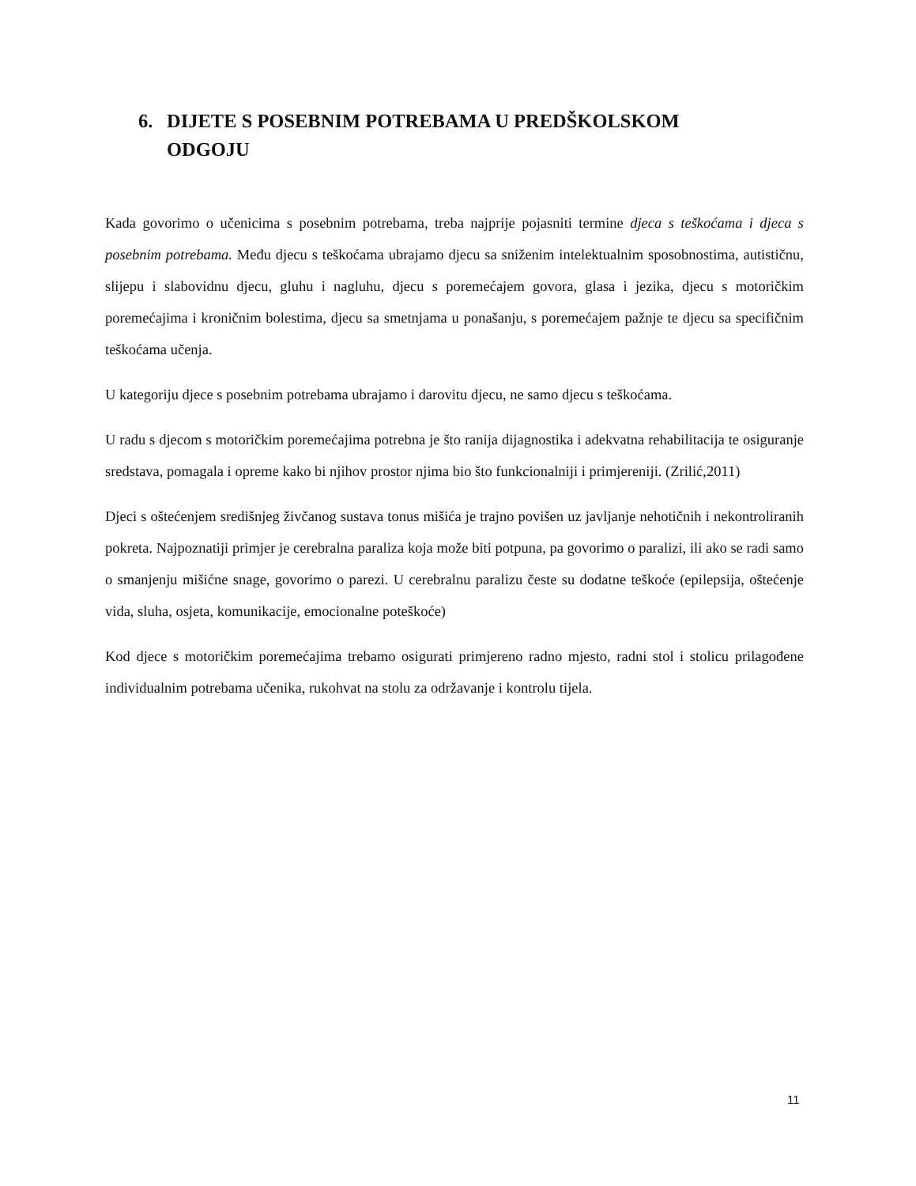6. DIJETE S POSEBNIM POTREBAMA U PREDŠKOLSKOM ODGOJU
Kada govorimo o učenicima s posebnim potrebama, treba najprije pojasniti termine djeca s teškoćama i djeca s posebnim potrebama. Među djecu s teškoćama ubrajamo djecu sa sniženim intelektualnim sposobnostima, autističnu, slijepu i slabovidnu djecu, gluhu i nagluhu, djecu s poremećajem govora, glasa i jezika, djecu s motoričkim poremećajima i kroničnim bolestima, djecu sa smetnjama u ponašanju, s poremećajem pažnje te djecu sa specifičnim teškoćama učenja.
U kategoriju djece s posebnim potrebama ubrajamo i darovitu djecu, ne samo djecu s teškoćama.
U radu s djecom s motoričkim poremećajima potrebna je što ranija dijagnostika i adekvatna rehabilitacija te osiguranje sredstava, pomagala i opreme kako bi njihov prostor njima bio što funkcionalniji i primjereniji. (Zrilić,2011)
Djeci s oštećenjem središnjeg živčanog sustava tonus mišića je trajno povišen uz javljanje nehotičnih i nekontroliranih pokreta. Najpoznatiji primjer je cerebralna paraliza koja može biti potpuna, pa govorimo o paralizi, ili ako se radi samo o smanjenju mišićne snage, govorimo o parezi. U cerebralnu paralizu česte su dodatne teškoće (epilepsija, oštećenje vida, sluha, osjeta, komunikacije, emocionalne poteškoće)
Kod djece s motoričkim poremećajima trebamo osigurati primjereno radno mjesto, radni stol i stolicu prilagođene individualnim potrebama učenika, rukohvat na stolu za održavanje i kontrolu tijela.
11